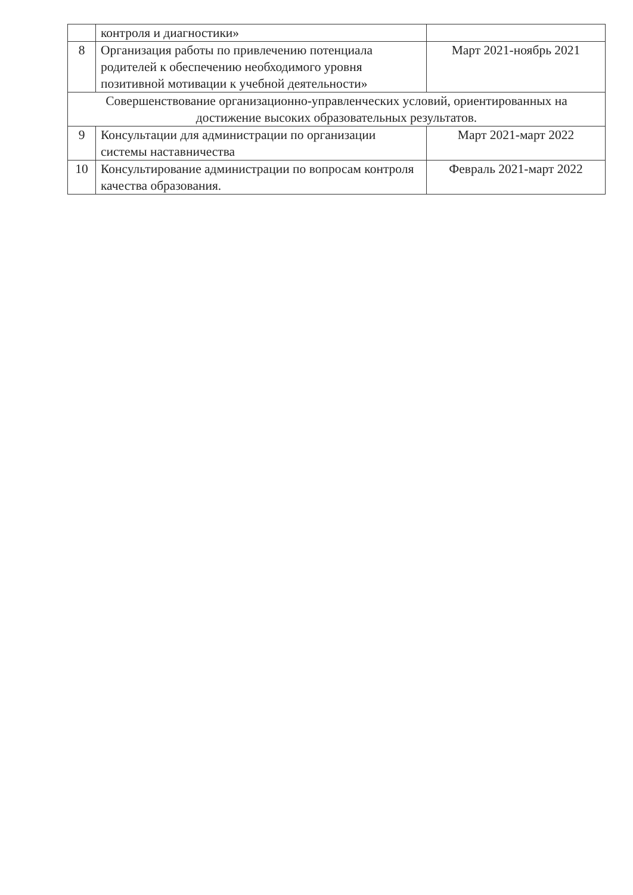| | контроля и диагностики» | |
| 8 | Организация работы по привлечению потенциала родителей к обеспечению необходимого уровня позитивной мотивации к учебной деятельности» | Март 2021-ноябрь 2021 |
| Совершенствование организационно-управленческих условий, ориентированных на достижение высоких образовательных результатов. | | |
| 9 | Консультации для администрации по организации системы наставничества | Март 2021-март 2022 |
| 10 | Консультирование администрации по вопросам контроля качества образования. | Февраль 2021-март 2022 |